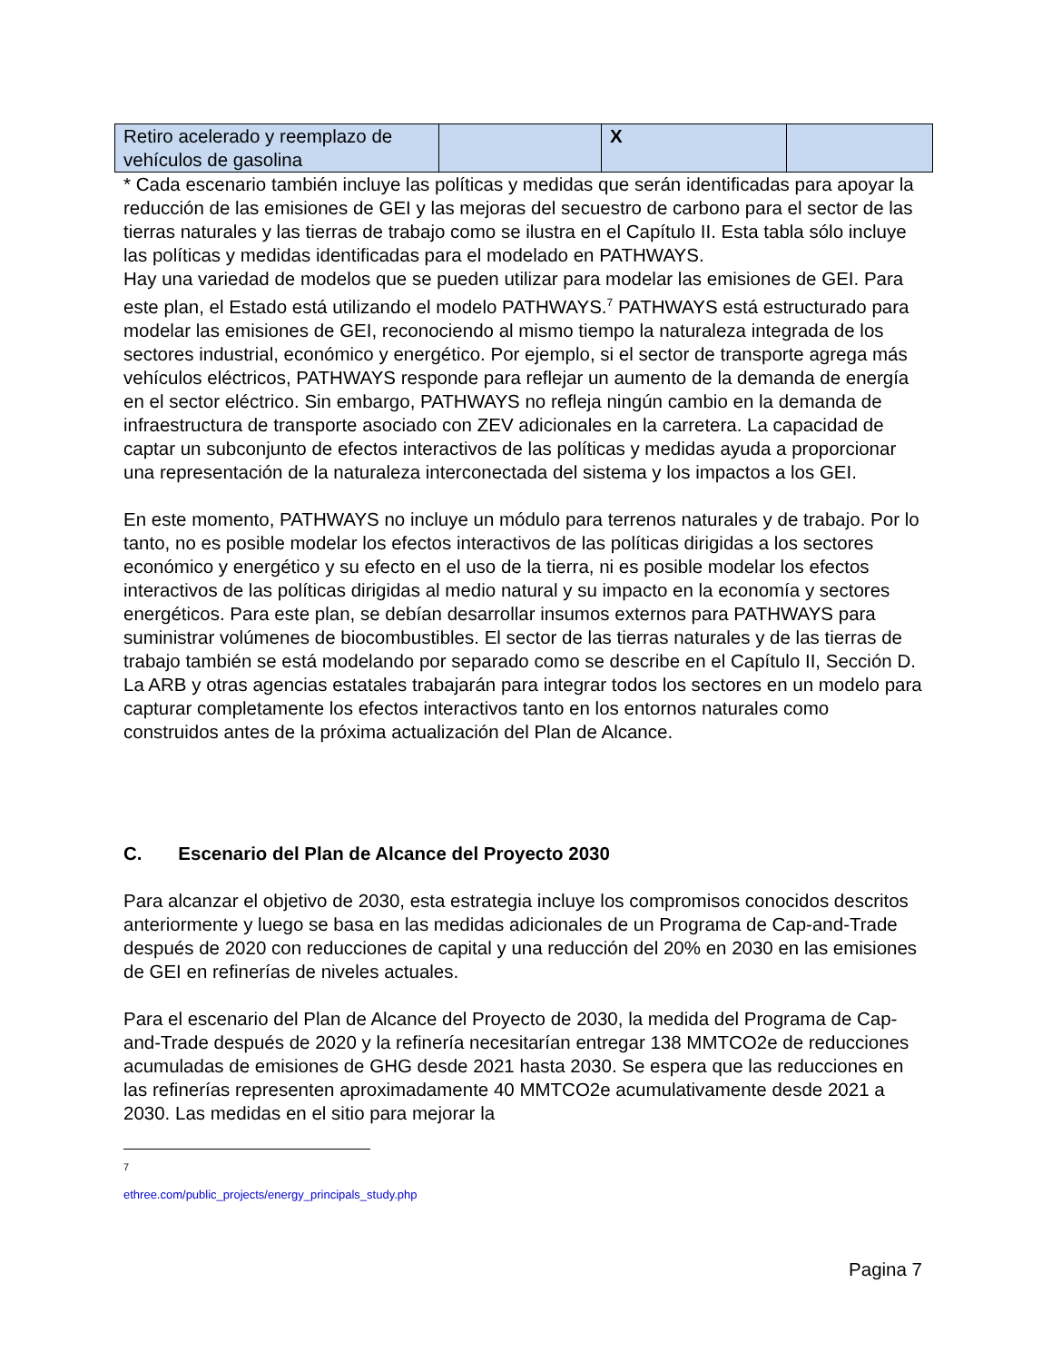| Retiro acelerado y reemplazo de vehículos de gasolina | | X | |
* Cada escenario también incluye las políticas y medidas que serán identificadas para apoyar la reducción de las emisiones de GEI y las mejoras del secuestro de carbono para el sector de las tierras naturales y las tierras de trabajo como se ilustra en el Capítulo II. Esta tabla sólo incluye las políticas y medidas identificadas para el modelado en PATHWAYS.
Hay una variedad de modelos que se pueden utilizar para modelar las emisiones de GEI. Para este plan, el Estado está utilizando el modelo PATHWAYS.<sup>7</sup> PATHWAYS está estructurado para modelar las emisiones de GEI, reconociendo al mismo tiempo la naturaleza integrada de los sectores industrial, económico y energético. Por ejemplo, si el sector de transporte agrega más vehículos eléctricos, PATHWAYS responde para reflejar un aumento de la demanda de energía en el sector eléctrico. Sin embargo, PATHWAYS no refleja ningún cambio en la demanda de infraestructura de transporte asociado con ZEV adicionales en la carretera. La capacidad de captar un subconjunto de efectos interactivos de las políticas y medidas ayuda a proporcionar una representación de la naturaleza interconectada del sistema y los impactos a los GEI.
En este momento, PATHWAYS no incluye un módulo para terrenos naturales y de trabajo. Por lo tanto, no es posible modelar los efectos interactivos de las políticas dirigidas a los sectores económico y energético y su efecto en el uso de la tierra, ni es posible modelar los efectos interactivos de las políticas dirigidas al medio natural y su impacto en la economía y sectores energéticos. Para este plan, se debían desarrollar insumos externos para PATHWAYS para suministrar volúmenes de biocombustibles. El sector de las tierras naturales y de las tierras de trabajo también se está modelando por separado como se describe en el Capítulo II, Sección D. La ARB y otras agencias estatales trabajarán para integrar todos los sectores en un modelo para capturar completamente los efectos interactivos tanto en los entornos naturales como construidos antes de la próxima actualización del Plan de Alcance.
C. Escenario del Plan de Alcance del Proyecto 2030
Para alcanzar el objetivo de 2030, esta estrategia incluye los compromisos conocidos descritos anteriormente y luego se basa en las medidas adicionales de un Programa de Cap-and-Trade después de 2020 con reducciones de capital y una reducción del 20% en 2030 en las emisiones de GEI en refinerías de niveles actuales.
Para el escenario del Plan de Alcance del Proyecto de 2030, la medida del Programa de Cap-and-Trade después de 2020 y la refinería necesitarían entregar 138 MMTCO2e de reducciones acumuladas de emisiones de GHG desde 2021 hasta 2030. Se espera que las reducciones en las refinerías representen aproximadamente 40 MMTCO2e acumulativamente desde 2021 a 2030. Las medidas en el sitio para mejorar la
<sup>7</sup> ethree.com/public_projects/energy_principals_study.php
Pagina 7